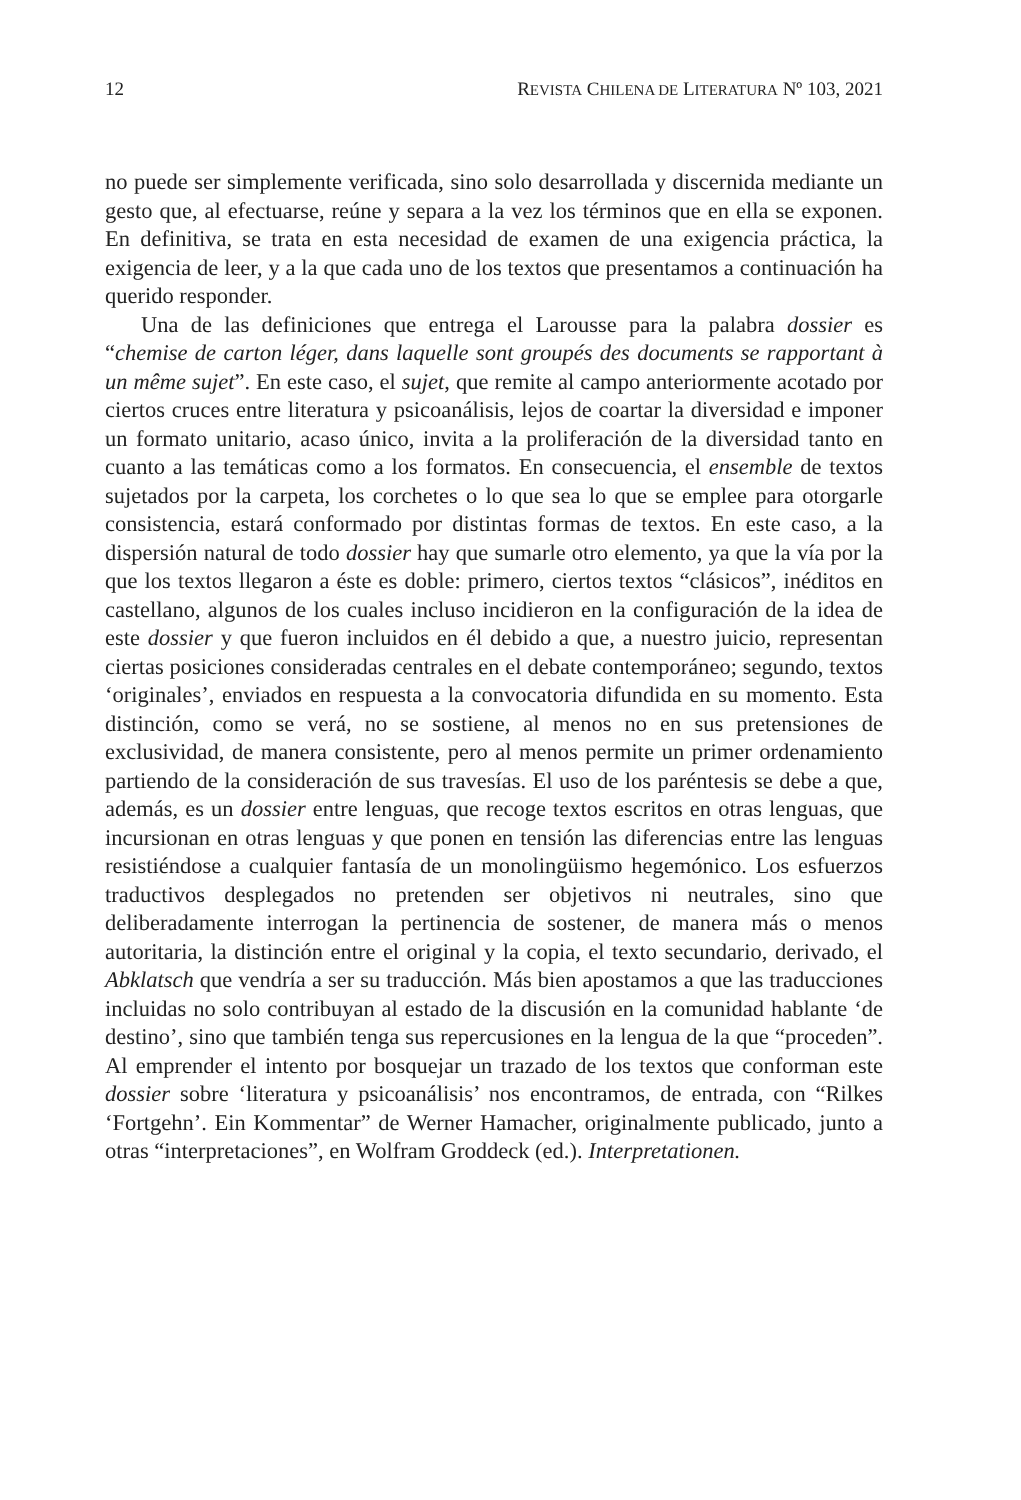12 REVISTA CHILENA DE LITERATURA Nº 103, 2021
no puede ser simplemente verificada, sino solo desarrollada y discernida mediante un gesto que, al efectuarse, reúne y separa a la vez los términos que en ella se exponen. En definitiva, se trata en esta necesidad de examen de una exigencia práctica, la exigencia de leer, y a la que cada uno de los textos que presentamos a continuación ha querido responder.
Una de las definiciones que entrega el Larousse para la palabra dossier es “chemise de carton léger, dans laquelle sont groupés des documents se rapportant à un même sujet”. En este caso, el sujet, que remite al campo anteriormente acotado por ciertos cruces entre literatura y psicoanálisis, lejos de coartar la diversidad e imponer un formato unitario, acaso único, invita a la proliferación de la diversidad tanto en cuanto a las temáticas como a los formatos. En consecuencia, el ensemble de textos sujetados por la carpeta, los corchetes o lo que sea lo que se emplee para otorgarle consistencia, estará conformado por distintas formas de textos. En este caso, a la dispersión natural de todo dossier hay que sumarle otro elemento, ya que la vía por la que los textos llegaron a éste es doble: primero, ciertos textos “clásicos”, inéditos en castellano, algunos de los cuales incluso incidieron en la configuración de la idea de este dossier y que fueron incluidos en él debido a que, a nuestro juicio, representan ciertas posiciones consideradas centrales en el debate contemporáneo; segundo, textos ‘originales’, enviados en respuesta a la convocatoria difundida en su momento. Esta distinción, como se verá, no se sostiene, al menos no en sus pretensiones de exclusividad, de manera consistente, pero al menos permite un primer ordenamiento partiendo de la consideración de sus travesías. El uso de los paréntesis se debe a que, además, es un dossier entre lenguas, que recoge textos escritos en otras lenguas, que incursionan en otras lenguas y que ponen en tensión las diferencias entre las lenguas resistiéndose a cualquier fantasía de un monolingüismo hegemónico. Los esfuerzos traductivos desplegados no pretenden ser objetivos ni neutrales, sino que deliberadamente interrogan la pertinencia de sostener, de manera más o menos autoritaria, la distinción entre el original y la copia, el texto secundario, derivado, el Abklatsch que vendría a ser su traducción. Más bien apostamos a que las traducciones incluidas no solo contribuyan al estado de la discusión en la comunidad hablante ‘de destino’, sino que también tenga sus repercusiones en la lengua de la que “proceden”. Al emprender el intento por bosquejar un trazado de los textos que conforman este dossier sobre ‘literatura y psicoanálisis’ nos encontramos, de entrada, con “Rilkes ‘Fortgehn’. Ein Kommentar” de Werner Hamacher, originalmente publicado, junto a otras “interpretaciones”, en Wolfram Groddeck (ed.). Interpretationen.